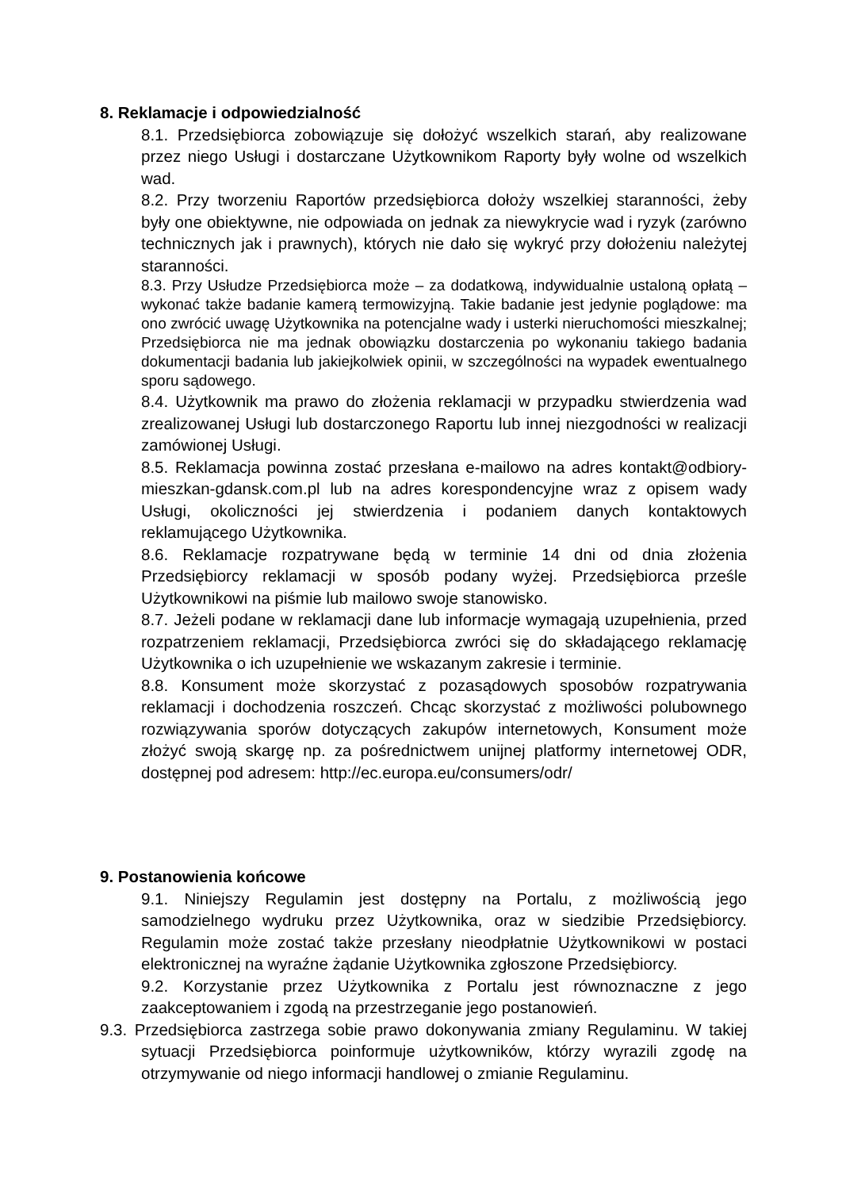8. Reklamacje i odpowiedzialność
8.1. Przedsiębiorca zobowiązuje się dołożyć wszelkich starań, aby realizowane przez niego Usługi i dostarczane Użytkownikom Raporty były wolne od wszelkich wad.
8.2. Przy tworzeniu Raportów przedsiębiorca dołoży wszelkiej staranności, żeby były one obiektywne, nie odpowiada on jednak za niewykrycie wad i ryzyk (zarówno technicznych jak i prawnych), których nie dało się wykryć przy dołożeniu należytej staranności.
8.3. Przy Usłudze Przedsiębiorca może – za dodatkową, indywidualnie ustaloną opłatą – wykonać także badanie kamerą termowizyjną. Takie badanie jest jedynie poglądowe: ma ono zwrócić uwagę Użytkownika na potencjalne wady i usterki nieruchomości mieszkalnej; Przedsiębiorca nie ma jednak obowiązku dostarczenia po wykonaniu takiego badania dokumentacji badania lub jakiejkolwiek opinii, w szczególności na wypadek ewentualnego sporu sądowego.
8.4. Użytkownik ma prawo do złożenia reklamacji w przypadku stwierdzenia wad zrealizowanej Usługi lub dostarczonego Raportu lub innej niezgodności w realizacji zamówionej Usługi.
8.5. Reklamacja powinna zostać przesłana e-mailowo na adres kontakt@odbiory-mieszkan-gdansk.com.pl lub na adres korespondencyjne wraz z opisem wady Usługi, okoliczności jej stwierdzenia i podaniem danych kontaktowych reklamującego Użytkownika.
8.6. Reklamacje rozpatrywane będą w terminie 14 dni od dnia złożenia Przedsiębiorcy reklamacji w sposób podany wyżej. Przedsiębiorca prześle Użytkownikowi na piśmie lub mailowo swoje stanowisko.
8.7. Jeżeli podane w reklamacji dane lub informacje wymagają uzupełnienia, przed rozpatrzeniem reklamacji, Przedsiębiorca zwróci się do składającego reklamację Użytkownika o ich uzupełnienie we wskazanym zakresie i terminie.
8.8. Konsument może skorzystać z pozasądowych sposobów rozpatrywania reklamacji i dochodzenia roszczeń. Chcąc skorzystać z możliwości polubownego rozwiązywania sporów dotyczących zakupów internetowych, Konsument może złożyć swoją skargę np. za pośrednictwem unijnej platformy internetowej ODR, dostępnej pod adresem: http://ec.europa.eu/consumers/odr/
9. Postanowienia końcowe
9.1. Niniejszy Regulamin jest dostępny na Portalu, z możliwością jego samodzielnego wydruku przez Użytkownika, oraz w siedzibie Przedsiębiorcy. Regulamin może zostać także przesłany nieodpłatnie Użytkownikowi w postaci elektronicznej na wyraźne żądanie Użytkownika zgłoszone Przedsiębiorcy.
9.2. Korzystanie przez Użytkownika z Portalu jest równoznaczne z jego zaakceptowaniem i zgodą na przestrzeganie jego postanowień.
9.3. Przedsiębiorca zastrzega sobie prawo dokonywania zmiany Regulaminu. W takiej sytuacji Przedsiębiorca poinformuje użytkowników, którzy wyrazili zgodę na otrzymywanie od niego informacji handlowej o zmianie Regulaminu.